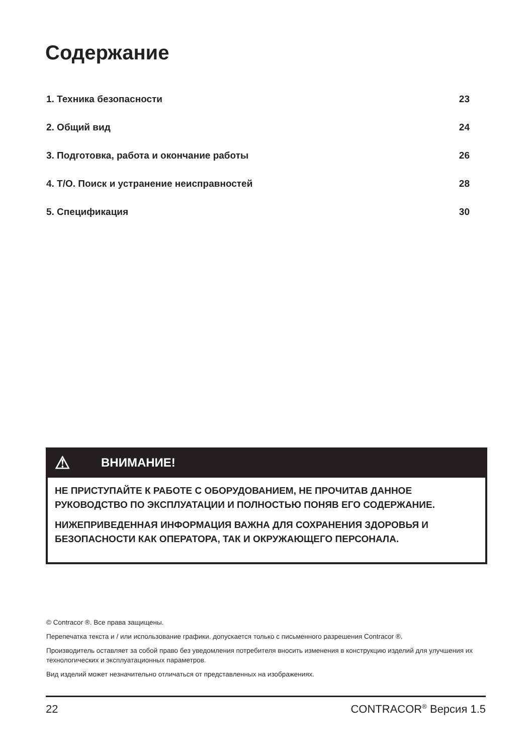Содержание
1. Техника безопасности 23
2. Общий вид 24
3. Подготовка, работа и окончание работы 26
4. Т/О. Поиск и устранение неисправностей 28
5. Спецификация 30
⚠ ВНИМАНИЕ!
НЕ ПРИСТУПАЙТЕ К РАБОТЕ С ОБОРУДОВАНИЕМ, НЕ ПРОЧИТАВ ДАННОЕ РУКОВОДСТВО ПО ЭКСПЛУАТАЦИИ И ПОЛНОСТЬЮ ПОНЯВ ЕГО СОДЕРЖАНИЕ.
НИЖЕПРИВЕДЕННАЯ ИНФОРМАЦИЯ ВАЖНА ДЛЯ СОХРАНЕНИЯ ЗДОРОВЬЯ И БЕЗОПАСНОСТИ КАК ОПЕРАТОРА, ТАК И ОКРУЖАЮЩЕГО ПЕРСОНАЛА.
© Contracor ®. Все права защищены.
Перепечатка текста и / или использование графики. допускается только с письменного разрешения Contracor ®.
Производитель оставляет за собой право без уведомления потребителя вносить изменения в конструкцию изделий для улучшения их технологических и эксплуатационных параметров.
Вид изделий может незначительно отличаться от представленных на изображениях.
22 CONTRACOR<sup>®</sup> Версия 1.5